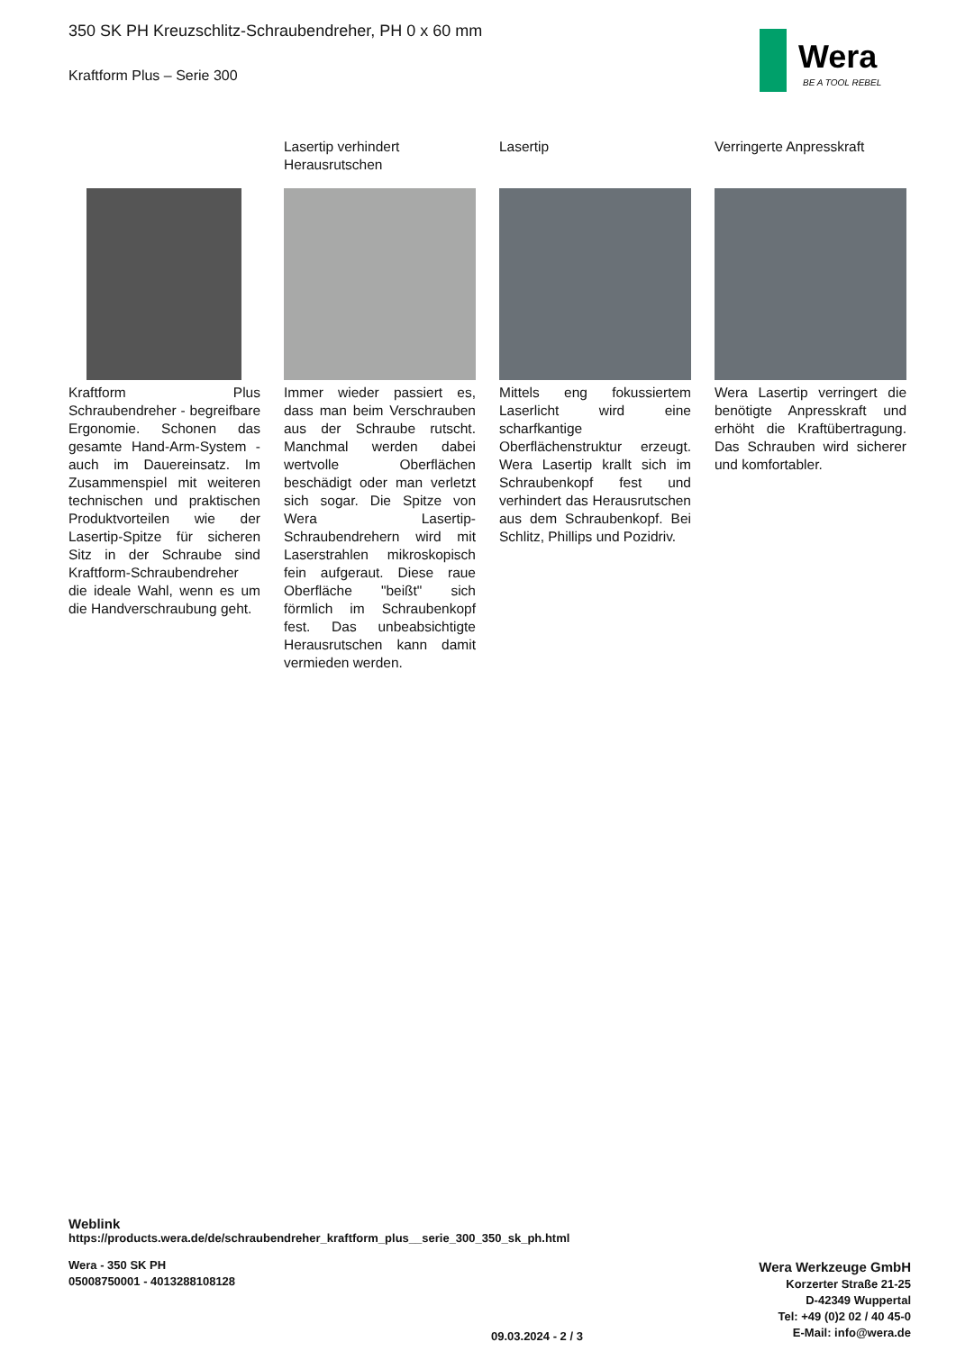Wera
BE A TOOL REBEL
350 SK PH Kreuzschlitz-Schraubendreher, PH 0 x 60 mm
Kraftform Plus – Serie 300
Kraftform Plus Schraubendreher - begreifbare Ergonomie. Schonen das gesamte Hand-Arm-System - auch im Dauereinsatz. Im Zusammenspiel mit weiteren technischen und praktischen Produktvorteilen wie der Lasertip-Spitze für sicheren Sitz in der Schraube sind Kraftform-Schraubendreher die ideale Wahl, wenn es um die Handverschraubung geht.
Lasertip verhindert Herausrutschen
Immer wieder passiert es, dass man beim Verschrauben aus der Schraube rutscht. Manchmal werden dabei wertvolle Oberflächen beschädigt oder man verletzt sich sogar. Die Spitze von Wera Lasertip-Schraubendrehern wird mit Laserstrahlen mikroskopisch fein aufgeraut. Diese raue Oberfläche "beißt" sich förmlich im Schraubenkopf fest. Das unbeabsichtigte Herausrutschen kann damit vermieden werden.
Lasertip
Mittels eng fokussiertem Laserlicht wird eine scharfkantige Oberflächenstruktur erzeugt. Wera Lasertip krallt sich im Schraubenkopf fest und verhindert das Herausrutschen aus dem Schraubenkopf. Bei Schlitz, Phillips und Pozidriv.
Verringerte Anpresskraft
Wera Lasertip verringert die benötigte Anpresskraft und erhöht die Kraftübertragung. Das Schrauben wird sicherer und komfortabler.
Weblink
https://products.wera.de/de/schraubendreher_kraftform_plus__serie_300_350_sk_ph.html
Wera - 350 SK PH
05008750001 - 4013288108128
Wera Werkzeuge GmbH
Korzerter Straße 21-25
D-42349 Wuppertal
Tel: +49 (0)2 02 / 40 45-0
E-Mail: info@wera.de
09.03.2024 - 2 / 3